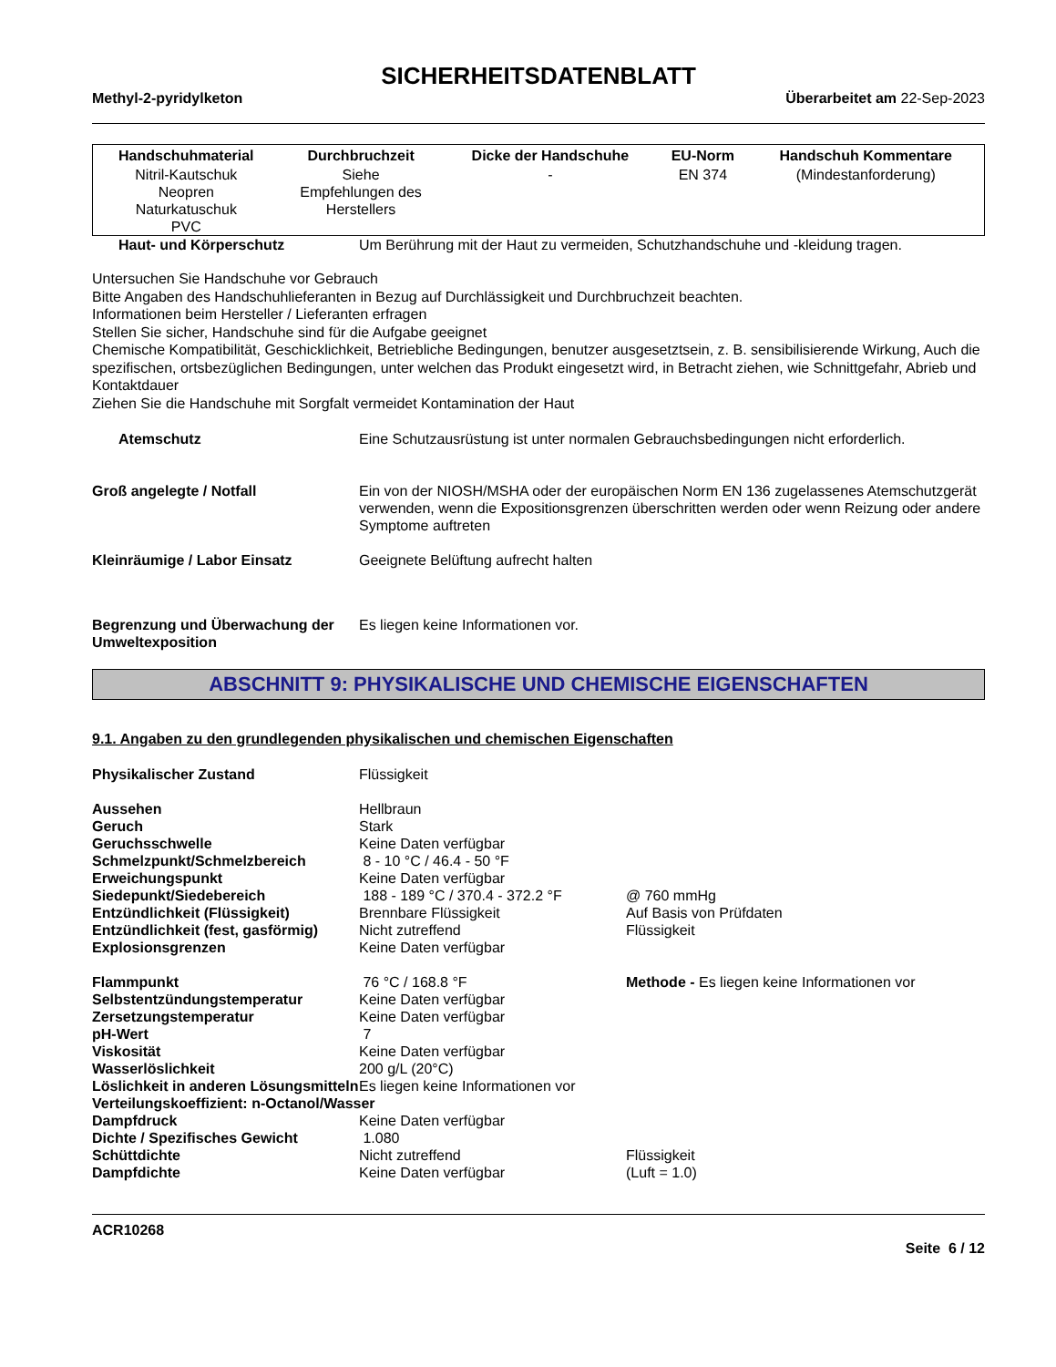SICHERHEITSDATENBLATT
Methyl-2-pyridylketon Überarbeitet am 22-Sep-2023
| Handschuhmaterial | Durchbruchzeit | Dicke der Handschuhe | EU-Norm | Handschuh Kommentare |
| --- | --- | --- | --- | --- |
| Nitril-Kautschuk Neopren Naturkatuschuk PVC | Siehe Empfehlungen des Herstellers | - | EN 374 | (Mindestanforderung) |
Haut- und Körperschutz Um Berührung mit der Haut zu vermeiden, Schutzhandschuhe und -kleidung tragen.
Untersuchen Sie Handschuhe vor Gebrauch
Bitte Angaben des Handschuhlieferanten in Bezug auf Durchlässigkeit und Durchbruchzeit beachten.
Informationen beim Hersteller / Lieferanten erfragen
Stellen Sie sicher, Handschuhe sind für die Aufgabe geeignet
Chemische Kompatibilität, Geschicklichkeit, Betriebliche Bedingungen, benutzer ausgesetztsein, z. B. sensibilisierende Wirkung, Auch die spezifischen, ortsbezüglichen Bedingungen, unter welchen das Produkt eingesetzt wird, in Betracht ziehen, wie Schnittgefahr, Abrieb und Kontaktdauer
Ziehen Sie die Handschuhe mit Sorgfalt vermeidet Kontamination der Haut
Atemschutz Eine Schutzausrüstung ist unter normalen Gebrauchsbedingungen nicht erforderlich.
Groß angelegte / Notfall Ein von der NIOSH/MSHA oder der europäischen Norm EN 136 zugelassenes Atemschutzgerät verwenden, wenn die Expositionsgrenzen überschritten werden oder wenn Reizung oder andere Symptome auftreten
Kleinräumige / Labor Einsatz Geeignete Belüftung aufrecht halten
Begrenzung und Überwachung der Umweltexposition Es liegen keine Informationen vor.
ABSCHNITT 9: PHYSIKALISCHE UND CHEMISCHE EIGENSCHAFTEN
9.1. Angaben zu den grundlegenden physikalischen und chemischen Eigenschaften
Physikalischer Zustand Flüssigkeit
Aussehen Hellbraun
Geruch Stark
Geruchsschwelle Keine Daten verfügbar
Schmelzpunkt/Schmelzbereich 8 - 10 °C / 46.4 - 50 °F
Erweichungspunkt Keine Daten verfügbar
Siedepunkt/Siedebereich 188 - 189 °C / 370.4 - 372.2 °F @ 760 mmHg
Entzündlichkeit (Flüssigkeit) Brennbare Flüssigkeit Auf Basis von Prüfdaten
Entzündlichkeit (fest, gasförmig) Nicht zutreffend Flüssigkeit
Explosionsgrenzen Keine Daten verfügbar
Flammpunkt 76 °C / 168.8 °F Methode - Es liegen keine Informationen vor
Selbstentzündungstemperatur Keine Daten verfügbar
Zersetzungstemperatur Keine Daten verfügbar
pH-Wert 7
Viskosität Keine Daten verfügbar
Wasserlöslichkeit 200 g/L (20°C)
Löslichkeit in anderen Lösungsmitteln Es liegen keine Informationen vor
Verteilungskoeffizient: n-Octanol/Wasser
Dampfdruck Keine Daten verfügbar
Dichte / Spezifisches Gewicht 1.080
Schüttdichte Nicht zutreffend Flüssigkeit
Dampfdichte Keine Daten verfügbar (Luft = 1.0)
ACR10268
Seite 6 / 12